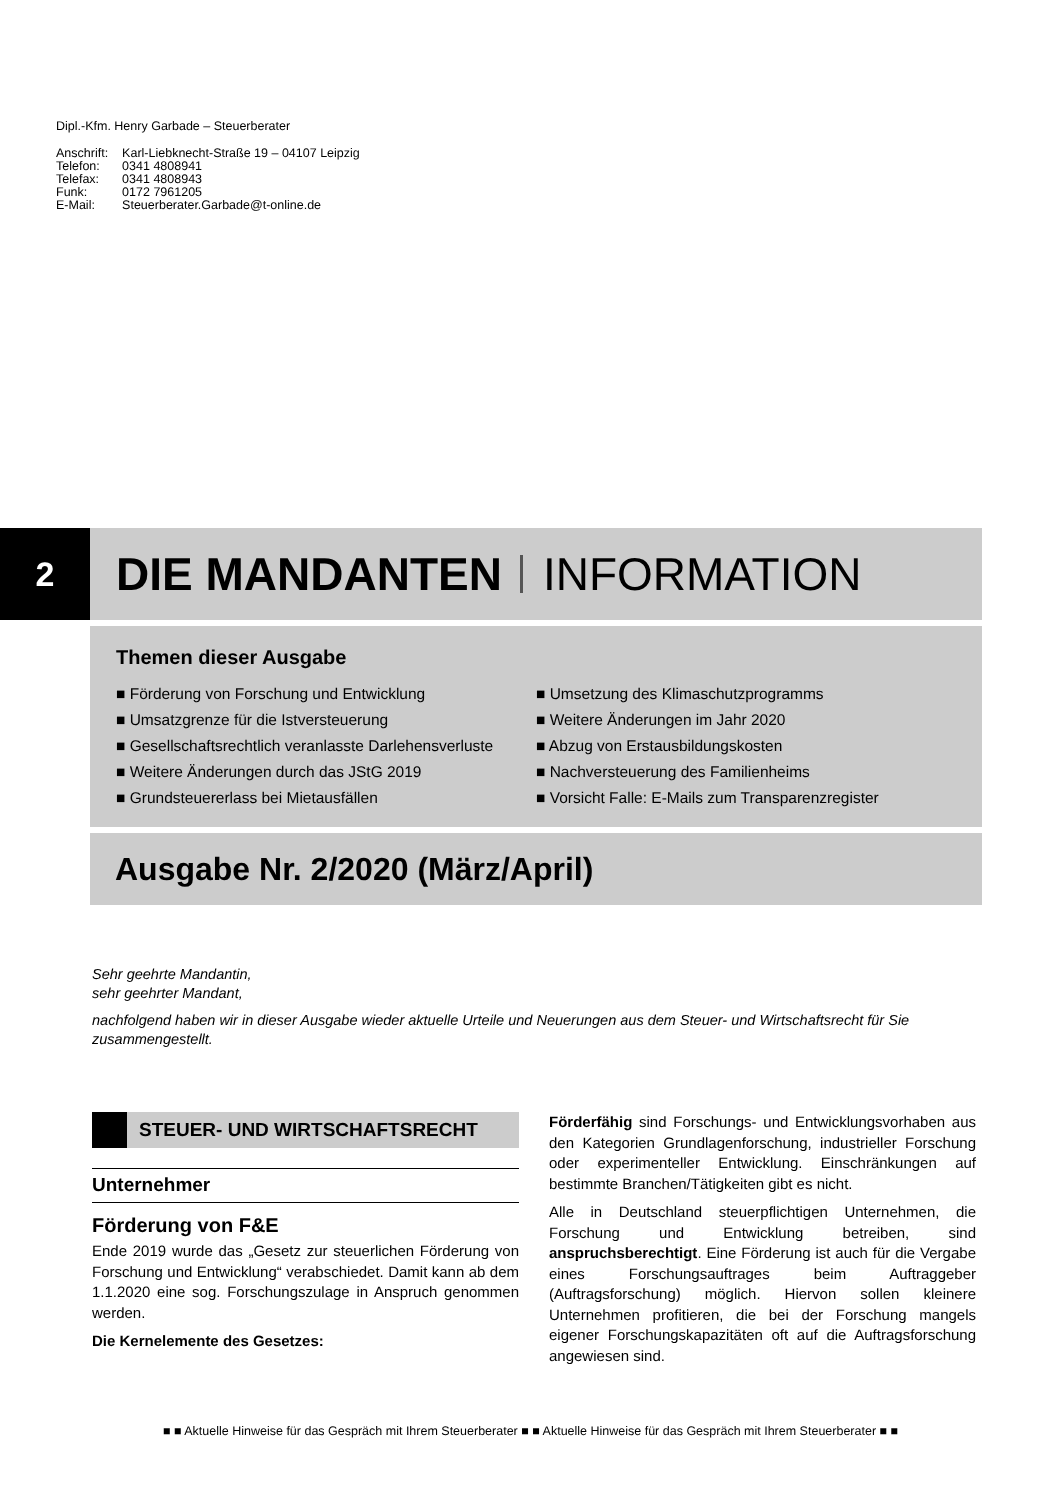Dipl.-Kfm. Henry Garbade – Steuerberater
| Anschrift: | Karl-Liebknecht-Straße 19 – 04107 Leipzig |
| Telefon: | 0341 4808941 |
| Telefax: | 0341 4808943 |
| Funk: | 0172 7961205 |
| E-Mail: | Steuerberater.Garbade@t-online.de |
2
DIE MANDANTEN INFORMATION
Themen dieser Ausgabe
■ Förderung von Forschung und Entwicklung
■ Umsatzgrenze für die Istversteuerung
■ Gesellschaftsrechtlich veranlasste Darlehensverluste
■ Weitere Änderungen durch das JStG 2019
■ Grundsteuererlass bei Mietausfällen
■ Umsetzung des Klimaschutzprogramms
■ Weitere Änderungen im Jahr 2020
■ Abzug von Erstausbildungskosten
■ Nachversteuerung des Familienheims
■ Vorsicht Falle: E-Mails zum Transparenzregister
Ausgabe Nr. 2/2020 (März/April)
Sehr geehrte Mandantin,
sehr geehrter Mandant,
nachfolgend haben wir in dieser Ausgabe wieder aktuelle Urteile und Neuerungen aus dem Steuer- und Wirtschaftsrecht für Sie zusammengestellt.
STEUER- UND WIRTSCHAFTSRECHT
Unternehmer
Förderung von F&E
Ende 2019 wurde das „Gesetz zur steuerlichen Förderung von Forschung und Entwicklung“ verabschiedet. Damit kann ab dem 1.1.2020 eine sog. Forschungszulage in Anspruch genommen werden.
Die Kernelemente des Gesetzes:
Förderfähig sind Forschungs- und Entwicklungsvorhaben aus den Kategorien Grundlagenforschung, industrieller Forschung oder experimenteller Entwicklung. Einschränkungen auf bestimmte Branchen/Tätigkeiten gibt es nicht.
Alle in Deutschland steuerpflichtigen Unternehmen, die Forschung und Entwicklung betreiben, sind anspruchsberechtigt. Eine Förderung ist auch für die Vergabe eines Forschungsauftrages beim Auftraggeber (Auftragsforschung) möglich. Hiervon sollen kleinere Unternehmen profitieren, die bei der Forschung mangels eigener Forschungskapazitäten oft auf die Auftragsforschung angewiesen sind.
■ ■ Aktuelle Hinweise für das Gespräch mit Ihrem Steuerberater ■ ■ Aktuelle Hinweise für das Gespräch mit Ihrem Steuerberater ■ ■